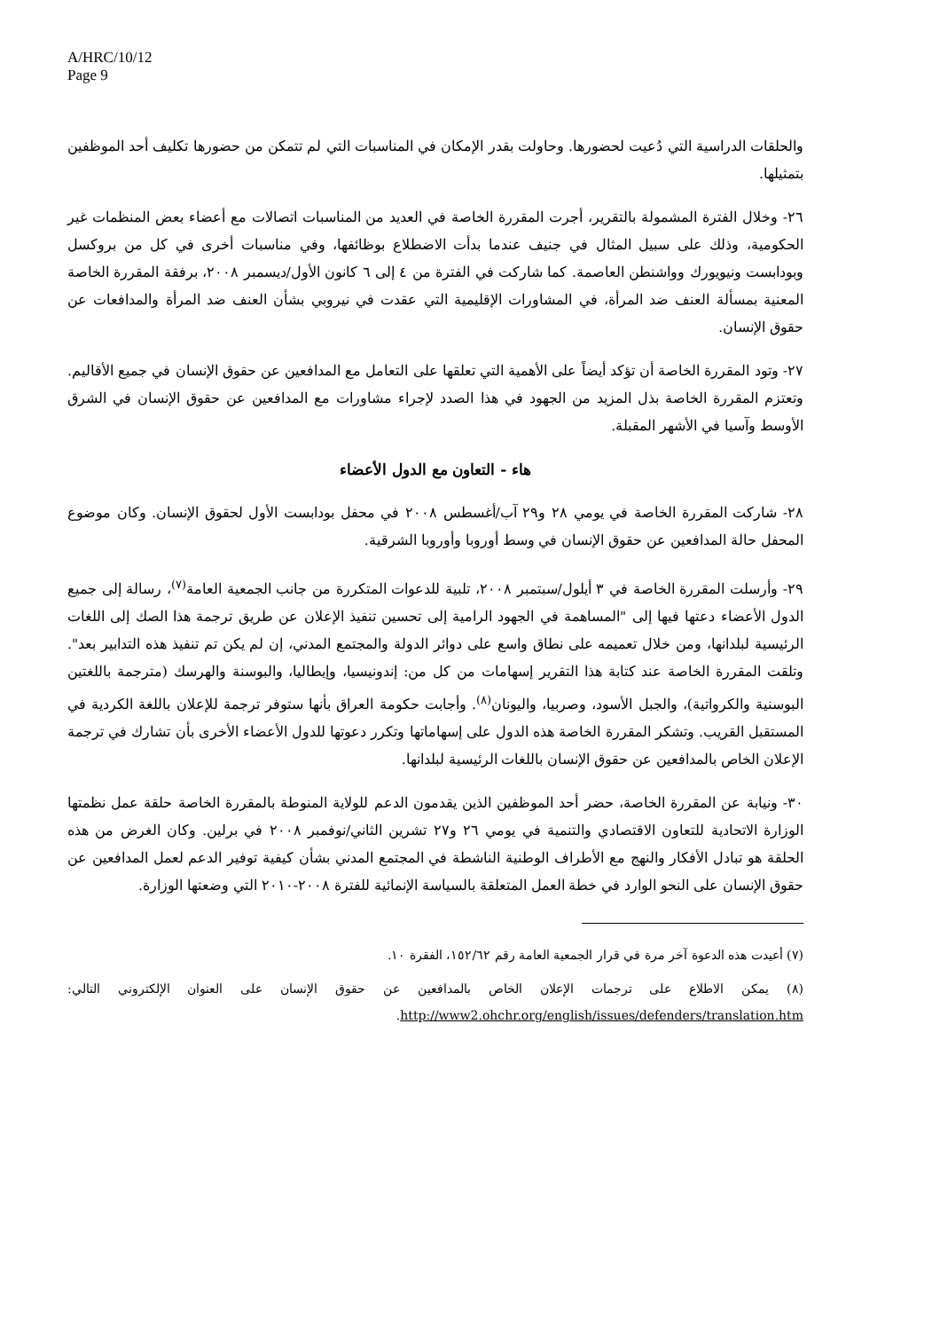A/HRC/10/12
Page 9
والحلقات الدراسية التي دُعيت لحضورها. وحاولت بقدر الإمكان في المناسبات التي لم تتمكن من حضورها تكليف أحد الموظفين بتمثيلها.
٢٦- وخلال الفترة المشمولة بالتقرير، أجرت المقررة الخاصة في العديد من المناسبات اتصالات مع أعضاء بعض المنظمات غير الحكومية، وذلك على سبيل المثال في جنيف عندما بدأت الاضطلاع بوظائفها، وفي مناسبات أخرى في كل من بروكسل وبودابست ونيويورك وواشنطن العاصمة. كما شاركت في الفترة من ٤ إلى ٦ كانون الأول/ديسمبر ٢٠٠٨، برفقة المقررة الخاصة المعنية بمسألة العنف ضد المرأة، في المشاورات الإقليمية التي عقدت في نيروبي بشأن العنف ضد المرأة والمدافعات عن حقوق الإنسان.
٢٧- وتود المقررة الخاصة أن تؤكد أيضاً على الأهمية التي تعلقها على التعامل مع المدافعين عن حقوق الإنسان في جميع الأقاليم. وتعتزم المقررة الخاصة بذل المزيد من الجهود في هذا الصدد لإجراء مشاورات مع المدافعين عن حقوق الإنسان في الشرق الأوسط وآسيا في الأشهر المقبلة.
هاء - التعاون مع الدول الأعضاء
٢٨- شاركت المقررة الخاصة في يومي ٢٨ و٢٩ آب/أغسطس ٢٠٠٨ في محفل بودابست الأول لحقوق الإنسان. وكان موضوع المحفل حالة المدافعين عن حقوق الإنسان في وسط أوروبا وأوروبا الشرقية.
٢٩- وأرسلت المقررة الخاصة في ٣ أيلول/سبتمبر ٢٠٠٨، تلبية للدعوات المتكررة من جانب الجمعية العامة<sup>(٧)</sup>، رسالة إلى جميع الدول الأعضاء دعتها فيها إلى "المساهمة في الجهود الرامية إلى تحسين تنفيذ الإعلان عن طريق ترجمة هذا الصك إلى اللغات الرئيسية لبلدانها، ومن خلال تعميمه على نطاق واسع على دوائر الدولة والمجتمع المدني، إن لم يكن تم تنفيذ هذه التدابير بعد". وتلقت المقررة الخاصة عند كتابة هذا التقرير إسهامات من كل من: إندونيسيا، وإيطاليا، والبوسنة والهرسك (مترجمة باللغتين البوسنية والكرواتية)، والجبل الأسود، وصربيا، واليونان<sup>(٨)</sup>. وأجابت حكومة العراق بأنها ستوفر ترجمة للإعلان باللغة الكردية في المستقبل القريب. وتشكر المقررة الخاصة هذه الدول على إسهاماتها وتكرر دعوتها للدول الأعضاء الأخرى بأن تشارك في ترجمة الإعلان الخاص بالمدافعين عن حقوق الإنسان باللغات الرئيسية لبلدانها.
٣٠- ونيابة عن المقررة الخاصة، حضر أحد الموظفين الذين يقدمون الدعم للولاية المنوطة بالمقررة الخاصة حلقة عمل نظمتها الوزارة الاتحادية للتعاون الاقتصادي والتنمية في يومي ٢٦ و٢٧ تشرين الثاني/نوفمبر ٢٠٠٨ في برلين. وكان الغرض من هذه الحلقة هو تبادل الأفكار والنهج مع الأطراف الوطنية الناشطة في المجتمع المدني بشأن كيفية توفير الدعم لعمل المدافعين عن حقوق الإنسان على النحو الوارد في خطة العمل المتعلقة بالسياسة الإنمائية للفترة ٢٠٠٨-٢٠١٠ التي وضعتها الوزارة.
(٧) أعيدت هذه الدعوة آخر مرة في قرار الجمعية العامة رقم ١٥٢/٦٢، الفقرة ١٠.
(٨) يمكن الاطلاع على ترجمات الإعلان الخاص بالمدافعين عن حقوق الإنسان على العنوان الإلكتروني التالي: http://www2.ohchr.org/english/issues/defenders/translation.htm.